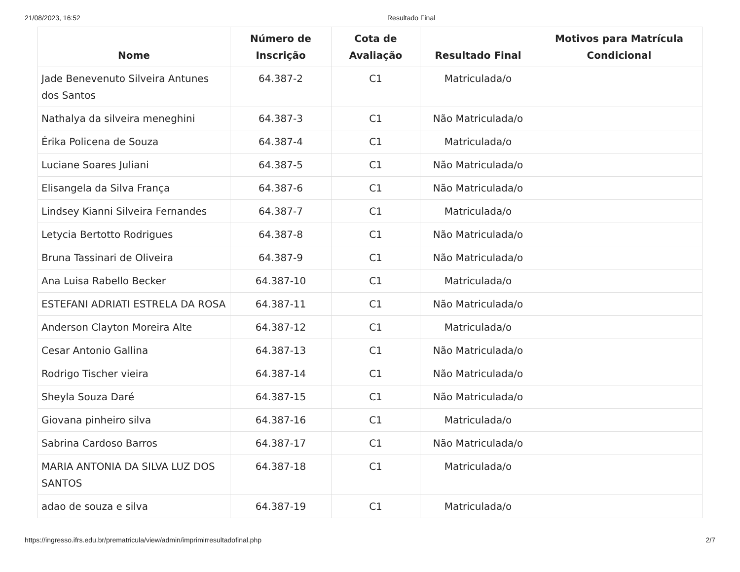21/08/2023, 16:52 Resultado Final
| Nome | Número de Inscrição | Cota de Avaliação | Resultado Final | Motivos para Matrícula Condicional |
| --- | --- | --- | --- | --- |
| Jade Benevenuto Silveira Antunes dos Santos | 64.387-2 | C1 | Matriculada/o | |
| Nathalya da silveira meneghini | 64.387-3 | C1 | Não Matriculada/o | |
| Érika Policena de Souza | 64.387-4 | C1 | Matriculada/o | |
| Luciane Soares Juliani | 64.387-5 | C1 | Não Matriculada/o | |
| Elisangela da Silva França | 64.387-6 | C1 | Não Matriculada/o | |
| Lindsey Kianni Silveira Fernandes | 64.387-7 | C1 | Matriculada/o | |
| Letycia Bertotto Rodrigues | 64.387-8 | C1 | Não Matriculada/o | |
| Bruna Tassinari de Oliveira | 64.387-9 | C1 | Não Matriculada/o | |
| Ana Luisa Rabello Becker | 64.387-10 | C1 | Matriculada/o | |
| ESTEFANI ADRIATI ESTRELA DA ROSA | 64.387-11 | C1 | Não Matriculada/o | |
| Anderson Clayton Moreira Alte | 64.387-12 | C1 | Matriculada/o | |
| Cesar Antonio Gallina | 64.387-13 | C1 | Não Matriculada/o | |
| Rodrigo Tischer vieira | 64.387-14 | C1 | Não Matriculada/o | |
| Sheyla Souza Daré | 64.387-15 | C1 | Não Matriculada/o | |
| Giovana pinheiro silva | 64.387-16 | C1 | Matriculada/o | |
| Sabrina Cardoso Barros | 64.387-17 | C1 | Não Matriculada/o | |
| MARIA ANTONIA DA SILVA LUZ DOS SANTOS | 64.387-18 | C1 | Matriculada/o | |
| adao de souza e silva | 64.387-19 | C1 | Matriculada/o | |
https://ingresso.ifrs.edu.br/prematricula/view/admin/imprimirresultadofinal.php 2/7